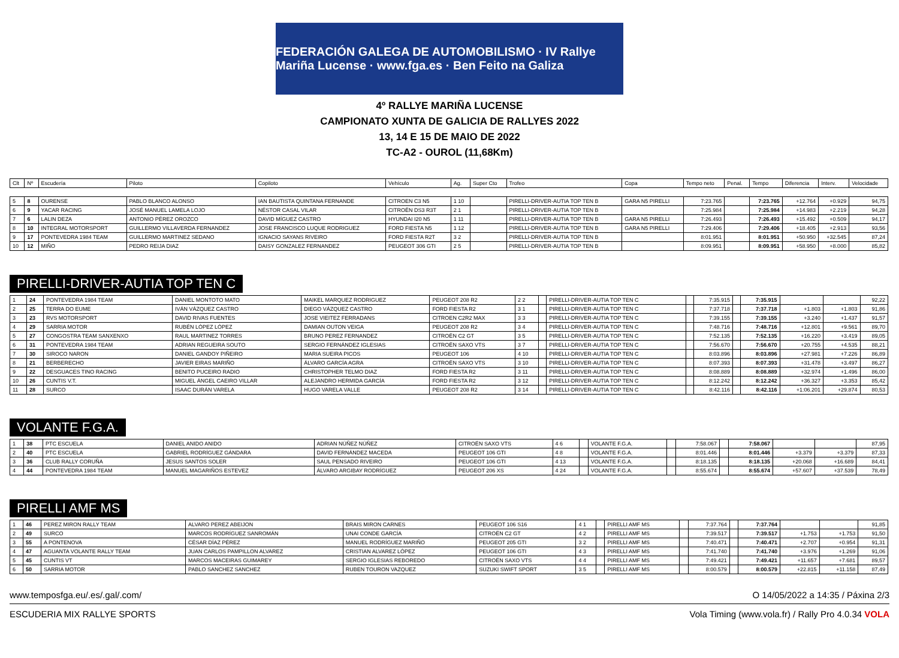FEDERACIÓN GALEGA DE AUTOMOBILISMO · IV Rallye Mariña Lucense · www.fga.es · Ben Feito na Galiza
4º RALLYE MARIÑA LUCENSE
CAMPIONATO XUNTA DE GALICIA DE RALLYES 2022
13, 14 E 15 DE MAIO DE 2022
TC-A2 - OUROL (11,68Km)
| Clt | Nº | Escudería | Piloto | Copiloto | Vehículo | Ag. | Super Cto | Trofeo | Copa | Tempo neto | Penal. | Tempo | Diferencia | Interv. | Velocidade |
| --- | --- | --- | --- | --- | --- | --- | --- | --- | --- | --- | --- | --- | --- | --- | --- |
| 5 | 8 | OURENSE | PABLO BLANCO ALONSO | IAN BAUTISTA QUINTANA FERNANDE | CITROEN C3 N5 | 1 10 | | PIRELLI-DRIVER-AUTIA TOP TEN B | GARA N5 PIRELLI | 7:23.765 | | 7:23.765 | +12.764 | +0.929 | 94,75 |
| 6 | 9 | YACAR RACING | JOSÉ MANUEL LAMELA LOJO | NÉSTOR CASAL VILAR | CITROËN DS3 R3T | 2 1 | | PIRELLI-DRIVER-AUTIA TOP TEN B | | 7:25.984 | | 7:25.984 | +14.983 | +2.219 | 94,28 |
| 7 | 6 | LALIN DEZA | ANTONIO PÉREZ OROZCO | DAVID MÍGUEZ CASTRO | HYUNDAI I20 N5 | 1 11 | | PIRELLI-DRIVER-AUTIA TOP TEN B | GARA N5 PIRELLI | 7:26.493 | | 7:26.493 | +15.492 | +0.509 | 94,17 |
| 8 | 10 | INTEGRAL MOTORSPORT | GUILLERMO VILLAVERDA FERNANDEZ | JOSE FRANCISCO LUQUE RODRIGUEZ | FORD FIESTA N5 | 1 12 | | PIRELLI-DRIVER-AUTIA TOP TEN B | GARA N5 PIRELLI | 7:29.406 | | 7:29.406 | +18.405 | +2.913 | 93,56 |
| 9 | 17 | PONTEVEDRA 1984 TEAM | GUILLERMO MARTINEZ SEDANO | IGNACIO SAYANS RIVEIRO | FORD FIESTA R2T | 3 2 | | PIRELLI-DRIVER-AUTIA TOP TEN B | | 8:01.951 | | 8:01.951 | +50.950 | +32.545 | 87,24 |
| 10 | 12 | MIÑO | PEDRO REIJA DIAZ | DAISY GONZALEZ FERNANDEZ | PEUGEOT 306 GTI | 2 5 | | PIRELLI-DRIVER-AUTIA TOP TEN B | | 8:09.951 | | 8:09.951 | +58.950 | +8.000 | 85,82 |
PIRELLI-DRIVER-AUTIA TOP TEN C
| 1 | 24 | PONTEVEDRA 1984 TEAM | DANIEL MONTOTO MATO | MAIKEL MARQUEZ RODRIGUEZ | PEUGEOT 208 R2 | 2 2 | | PIRELLI-DRIVER-AUTIA TOP TEN C | | 7:35.915 | | 7:35.915 | | | 92,22 |
| 2 | 25 | TERRA DO EUME | IVÁN VÁZQUEZ CASTRO | DIEGO VÁZQUEZ CASTRO | FORD FIESTA R2 | 3 1 | | PIRELLI-DRIVER-AUTIA TOP TEN C | | 7:37.718 | | 7:37.718 | +1.803 | +1.803 | 91,86 |
| 3 | 23 | RVS MOTORSPORT | DAVID RIVAS FUENTES | JOSE VIEITEZ FERRADANS | CITROEN C2R2 MAX | 3 3 | | PIRELLI-DRIVER-AUTIA TOP TEN C | | 7:39.155 | | 7:39.155 | +3.240 | +1.437 | 91,57 |
| 4 | 29 | SARRIA MOTOR | RUBÉN LÓPEZ LÓPEZ | DAMIAN OUTON VEIGA | PEUGEOT 208 R2 | 3 4 | | PIRELLI-DRIVER-AUTIA TOP TEN C | | 7:48.716 | | 7:48.716 | +12.801 | +9.561 | 89,70 |
| 5 | 27 | CONGOSTRA TEAM SANXENXO | RAUL MARTINEZ TORRES | BRUNO PEREZ FERNANDEZ | CITROËN C2 GT | 3 5 | | PIRELLI-DRIVER-AUTIA TOP TEN C | | 7:52.135 | | 7:52.135 | +16.220 | +3.419 | 89,05 |
| 6 | 31 | PONTEVEDRA 1984 TEAM | ADRIAN REGUEIRA SOUTO | SERGIO FERNÁNDEZ IGLESIAS | CITROËN SAXO VTS | 3 7 | | PIRELLI-DRIVER-AUTIA TOP TEN C | | 7:56.670 | | 7:56.670 | +20.755 | +4.535 | 88,21 |
| 7 | 30 | SIROCO NARON | DANIEL GANDOY PIÑEIRO | MARIA SUEIRA PICOS | PEUGEOT 106 | 4 10 | | PIRELLI-DRIVER-AUTIA TOP TEN C | | 8:03.896 | | 8:03.896 | +27.981 | +7.226 | 86,89 |
| 8 | 21 | BERBERECHO | JAVIER EIRAS MARIÑO | ÁLVARO GARCÍA AGRA | CITROËN SAXO VTS | 3 10 | | PIRELLI-DRIVER-AUTIA TOP TEN C | | 8:07.393 | | 8:07.393 | +31.478 | +3.497 | 86,27 |
| 9 | 22 | DESGUACES TINO RACING | BENITO PUCEIRO RADIO | CHRISTOPHER TELMO DIAZ | FORD FIESTA R2 | 3 11 | | PIRELLI-DRIVER-AUTIA TOP TEN C | | 8:08.889 | | 8:08.889 | +32.974 | +1.496 | 86,00 |
| 10 | 26 | CUNTIS V.T. | MIGUEL ÁNGEL CAEIRO VILLAR | ALEJANDRO HERMIDA GARCÍA | FORD FIESTA R2 | 3 12 | | PIRELLI-DRIVER-AUTIA TOP TEN C | | 8:12.242 | | 8:12.242 | +36.327 | +3.353 | 85,42 |
| 11 | 28 | SURCO | ISAAC DURÁN VARELA | HUGO VARELA VALLE | PEUGEOT 208 R2 | 3 14 | | PIRELLI-DRIVER-AUTIA TOP TEN C | | 8:42.116 | | 8:42.116 | +1:06.201 | +29.874 | 80,53 |
VOLANTE F.G.A.
| 1 | 38 | PTC ESCUELA | DANIEL ANIDO ANIDO | ADRIAN NÚÑEZ NÚÑEZ | CITROËN SAXO VTS | 4 6 | | VOLANTE F.G.A. | | 7:58.067 | | 7:58.067 | | | 87,95 |
| 2 | 40 | PTC ESCUELA | GABRIEL RODRÍGUEZ GÁNDARA | DAVID FERNÁNDEZ MACEDA | PEUGEOT 106 GTI | 4 8 | | VOLANTE F.G.A. | | 8:01.446 | | 8:01.446 | +3.379 | +3.379 | 87,33 |
| 3 | 36 | CLUB RALLY CORUÑA | JESUS SANTOS SOLER | SAUL PENSADO RIVEIRO | PEUGEOT 106 GTI | 4 13 | | VOLANTE F.G.A. | | 8:18.135 | | 8:18.135 | +20.068 | +16.689 | 84,41 |
| 4 | 44 | PONTEVEDRA 1984 TEAM | MANUEL MAGARIÑOS ESTEVEZ | ÁLVARO ARGIBAY RODRÍGUEZ | PEUGEOT 206 XS | 4 24 | | VOLANTE F.G.A. | | 8:55.674 | | 8:55.674 | +57.607 | +37.539 | 78,49 |
PIRELLI AMF MS
| 1 | 46 | PEREZ MIRON RALLY TEAM | ALVARO PEREZ ABEIJON | BRAIS MIRON CARNES | PEUGEOT 106 S16 | 4 1 | | PIRELLI AMF MS | | 7:37.764 | | 7:37.764 | | | 91,85 |
| 2 | 49 | SURCO | MARCOS RODRÍGUEZ SANROMÁN | UNAI CONDE GARCÍA | CITROËN C2 GT | 4 2 | | PIRELLI AMF MS | | 7:39.517 | | 7:39.517 | +1.753 | +1.753 | 91,50 |
| 3 | 55 | A PONTENOVA | CÉSAR DÍAZ PÉREZ | MANUEL RODRÍGUEZ MARIÑO | PEUGEOT 205 GTI | 3 2 | | PIRELLI AMF MS | | 7:40.471 | | 7:40.471 | +2.707 | +0.954 | 91,31 |
| 4 | 47 | AGUANTA VOLANTE RALLY TEAM | JUAN CARLOS PAMPILLON ALVAREZ | CRISTIAN ALVAREZ LÓPEZ | PEUGEOT 106 GTI | 4 3 | | PIRELLI AMF MS | | 7:41.740 | | 7:41.740 | +3.976 | +1.269 | 91,06 |
| 5 | 45 | CUNTIS VT | MARCOS MACEIRAS GUIMAREY | SERGIO IGLESIAS REBOREDO | CITROËN SAXO VTS | 4 4 | | PIRELLI AMF MS | | 7:49.421 | | 7:49.421 | +11.657 | +7.681 | 89,57 |
| 6 | 50 | SARRIA MOTOR | PABLO SANCHEZ SANCHEZ | RUBEN TOURON VAZQUEZ | SUZUKI SWIFT SPORT | 3 5 | | PIRELLI AMF MS | | 8:00.579 | | 8:00.579 | +22.815 | +11.158 | 87,49 |
www.temposfga.eu/.es/.gal/.com/ O 14/05/2022 a 14:35 / Páxina 2/3
ESCUDERIA MIX RALLYE SPORTS Vola Timing (www.vola.fr) / Rally Pro 4.0.34 VOLA